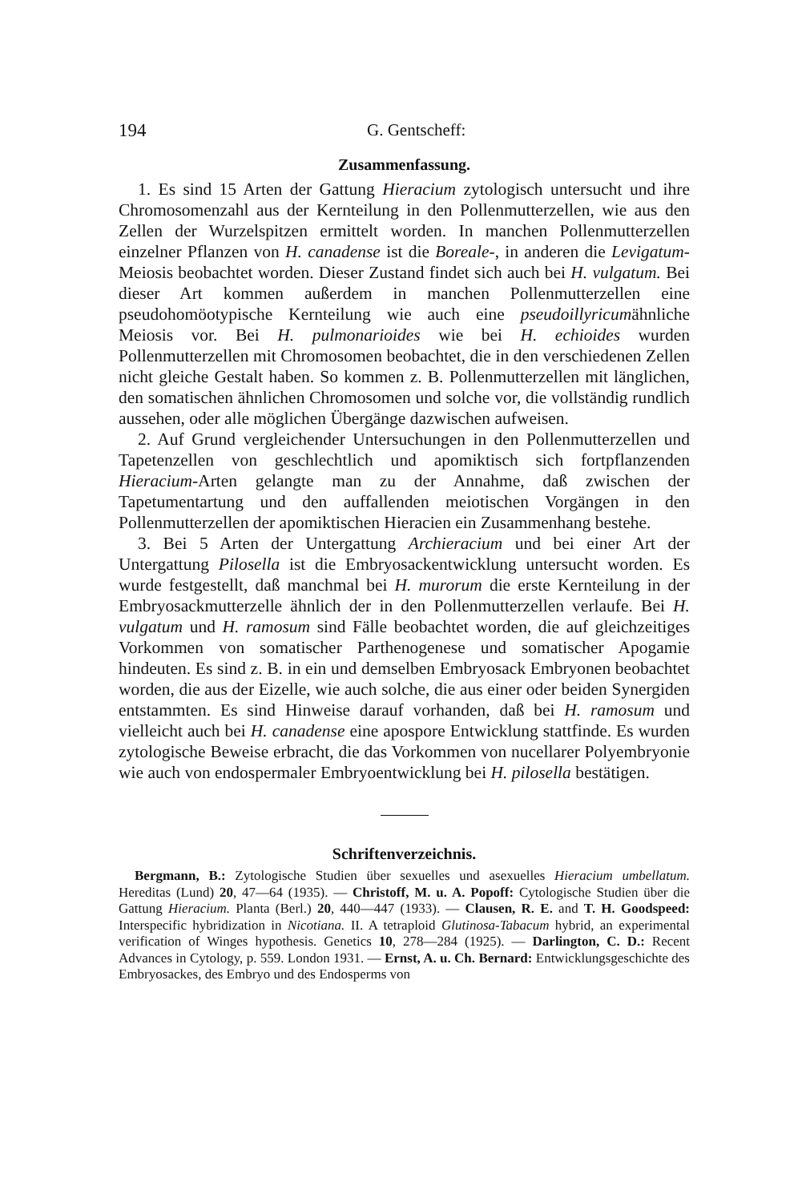194 G. Gentscheff:
Zusammenfassung.
1. Es sind 15 Arten der Gattung Hieracium zytologisch untersucht und ihre Chromosomenzahl aus der Kernteilung in den Pollenmutterzellen, wie aus den Zellen der Wurzelspitzen ermittelt worden. In manchen Pollenmutterzellen einzelner Pflanzen von H. canadense ist die Boreale-, in anderen die Levigatum-Meiosis beobachtet worden. Dieser Zustand findet sich auch bei H. vulgatum. Bei dieser Art kommen außerdem in manchen Pollenmutterzellen eine pseudohomöotypische Kernteilung wie auch eine pseudoillyricumähnliche Meiosis vor. Bei H. pulmonarioides wie bei H. echioides wurden Pollenmutterzellen mit Chromosomen beobachtet, die in den verschiedenen Zellen nicht gleiche Gestalt haben. So kommen z. B. Pollenmutterzellen mit länglichen, den somatischen ähnlichen Chromosomen und solche vor, die vollständig rundlich aussehen, oder alle möglichen Übergänge dazwischen aufweisen.
2. Auf Grund vergleichender Untersuchungen in den Pollenmutterzellen und Tapetenzellen von geschlechtlich und apomiktisch sich fortpflanzenden Hieracium-Arten gelangte man zu der Annahme, daß zwischen der Tapetumentartung und den auffallenden meiotischen Vorgängen in den Pollenmutterzellen der apomiktischen Hieracien ein Zusammenhang bestehe.
3. Bei 5 Arten der Untergattung Archieracium und bei einer Art der Untergattung Pilosella ist die Embryosackentwicklung untersucht worden. Es wurde festgestellt, daß manchmal bei H. murorum die erste Kernteilung in der Embryosackmutterzelle ähnlich der in den Pollenmutterzellen verlaufe. Bei H. vulgatum und H. ramosum sind Fälle beobachtet worden, die auf gleichzeitiges Vorkommen von somatischer Parthenogenese und somatischer Apogamie hindeuten. Es sind z. B. in ein und demselben Embryosack Embryonen beobachtet worden, die aus der Eizelle, wie auch solche, die aus einer oder beiden Synergiden entstammten. Es sind Hinweise darauf vorhanden, daß bei H. ramosum und vielleicht auch bei H. canadense eine apospore Entwicklung stattfinde. Es wurden zytologische Beweise erbracht, die das Vorkommen von nucellarer Polyembryonie wie auch von endospermaler Embryoentwicklung bei H. pilosella bestätigen.
Schriftenverzeichnis.
Bergmann, B.: Zytologische Studien über sexuelles und asexuelles Hieracium umbellatum. Hereditas (Lund) 20, 47—64 (1935). — Christoff, M. u. A. Popoff: Cytologische Studien über die Gattung Hieracium. Planta (Berl.) 20, 440—447 (1933). — Clausen, R. E. and T. H. Goodspeed: Interspecific hybridization in Nicotiana. II. A tetraploid Glutinosa-Tabacum hybrid, an experimental verification of Winges hypothesis. Genetics 10, 278—284 (1925). — Darlington, C. D.: Recent Advances in Cytology, p. 559. London 1931. — Ernst, A. u. Ch. Bernard: Entwicklungsgeschichte des Embryosackes, des Embryo und des Endosperms von